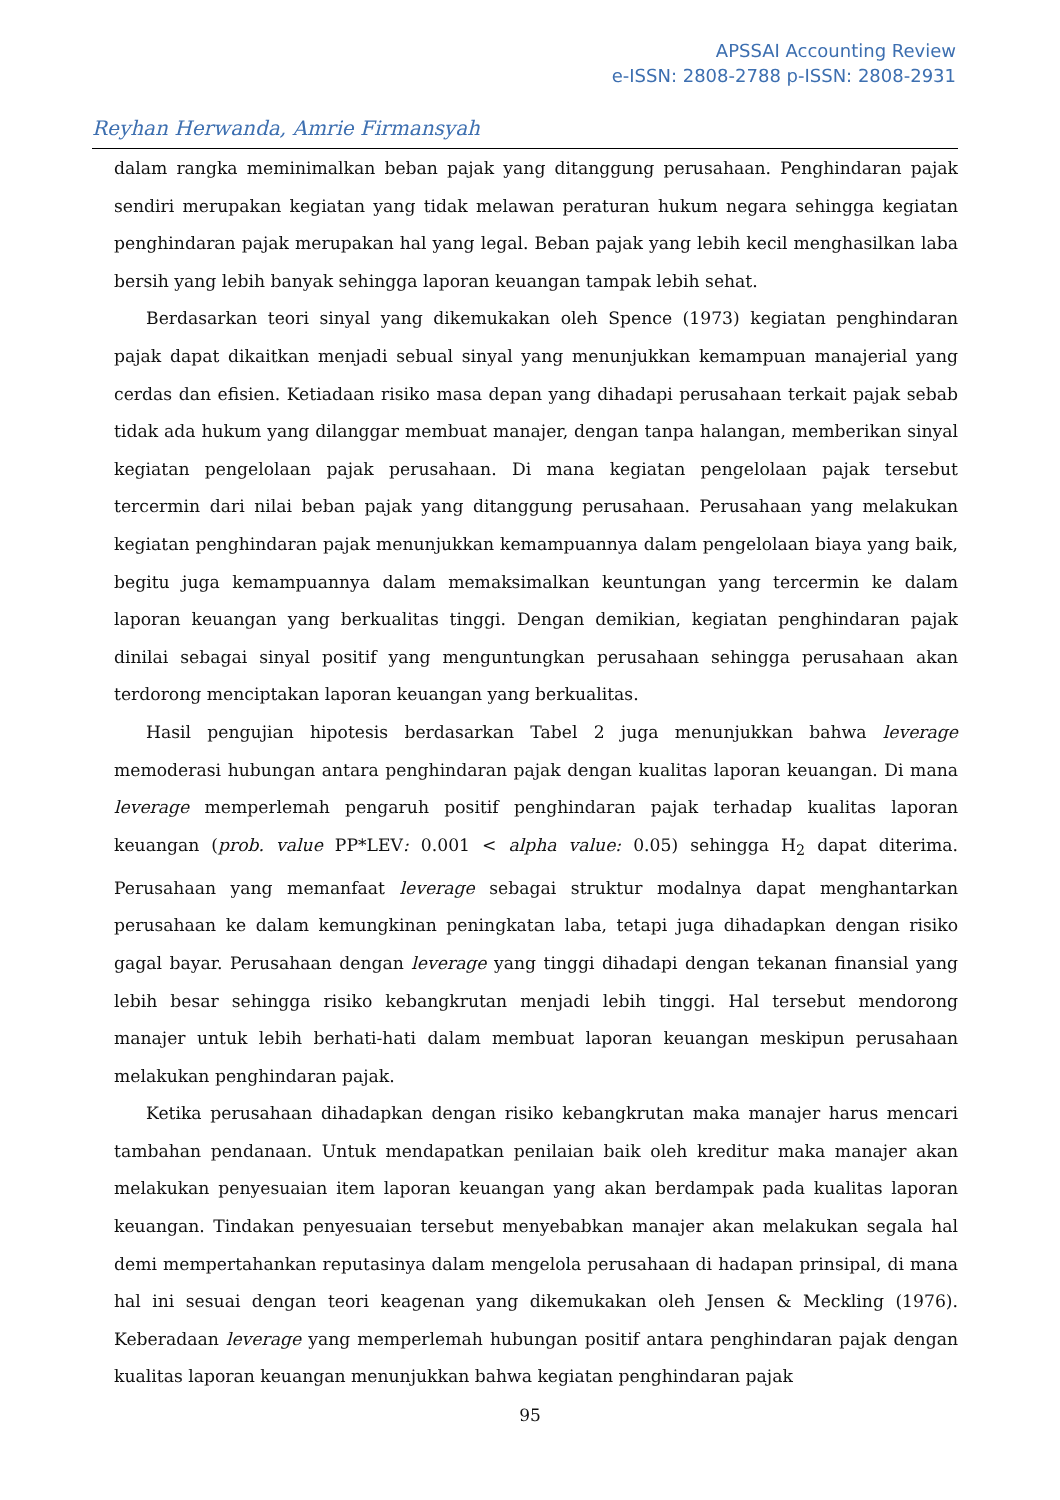APSSAI Accounting Review
e-ISSN: 2808-2788 p-ISSN: 2808-2931
Reyhan Herwanda, Amrie Firmansyah
dalam rangka meminimalkan beban pajak yang ditanggung perusahaan. Penghindaran pajak sendiri merupakan kegiatan yang tidak melawan peraturan hukum negara sehingga kegiatan penghindaran pajak merupakan hal yang legal. Beban pajak yang lebih kecil menghasilkan laba bersih yang lebih banyak sehingga laporan keuangan tampak lebih sehat.
Berdasarkan teori sinyal yang dikemukakan oleh Spence (1973) kegiatan penghindaran pajak dapat dikaitkan menjadi sebual sinyal yang menunjukkan kemampuan manajerial yang cerdas dan efisien. Ketiadaan risiko masa depan yang dihadapi perusahaan terkait pajak sebab tidak ada hukum yang dilanggar membuat manajer, dengan tanpa halangan, memberikan sinyal kegiatan pengelolaan pajak perusahaan. Di mana kegiatan pengelolaan pajak tersebut tercermin dari nilai beban pajak yang ditanggung perusahaan. Perusahaan yang melakukan kegiatan penghindaran pajak menunjukkan kemampuannya dalam pengelolaan biaya yang baik, begitu juga kemampuannya dalam memaksimalkan keuntungan yang tercermin ke dalam laporan keuangan yang berkualitas tinggi. Dengan demikian, kegiatan penghindaran pajak dinilai sebagai sinyal positif yang menguntungkan perusahaan sehingga perusahaan akan terdorong menciptakan laporan keuangan yang berkualitas.
Hasil pengujian hipotesis berdasarkan Tabel 2 juga menunjukkan bahwa leverage memoderasi hubungan antara penghindaran pajak dengan kualitas laporan keuangan. Di mana leverage memperlemah pengaruh positif penghindaran pajak terhadap kualitas laporan keuangan (prob. value PP*LEV: 0.001 < alpha value: 0.05) sehingga H<sub>2</sub> dapat diterima. Perusahaan yang memanfaat leverage sebagai struktur modalnya dapat menghantarkan perusahaan ke dalam kemungkinan peningkatan laba, tetapi juga dihadapkan dengan risiko gagal bayar. Perusahaan dengan leverage yang tinggi dihadapi dengan tekanan finansial yang lebih besar sehingga risiko kebangkrutan menjadi lebih tinggi. Hal tersebut mendorong manajer untuk lebih berhati-hati dalam membuat laporan keuangan meskipun perusahaan melakukan penghindaran pajak.
Ketika perusahaan dihadapkan dengan risiko kebangkrutan maka manajer harus mencari tambahan pendanaan. Untuk mendapatkan penilaian baik oleh kreditur maka manajer akan melakukan penyesuaian item laporan keuangan yang akan berdampak pada kualitas laporan keuangan. Tindakan penyesuaian tersebut menyebabkan manajer akan melakukan segala hal demi mempertahankan reputasinya dalam mengelola perusahaan di hadapan prinsipal, di mana hal ini sesuai dengan teori keagenan yang dikemukakan oleh Jensen & Meckling (1976). Keberadaan leverage yang memperlemah hubungan positif antara penghindaran pajak dengan kualitas laporan keuangan menunjukkan bahwa kegiatan penghindaran pajak
95